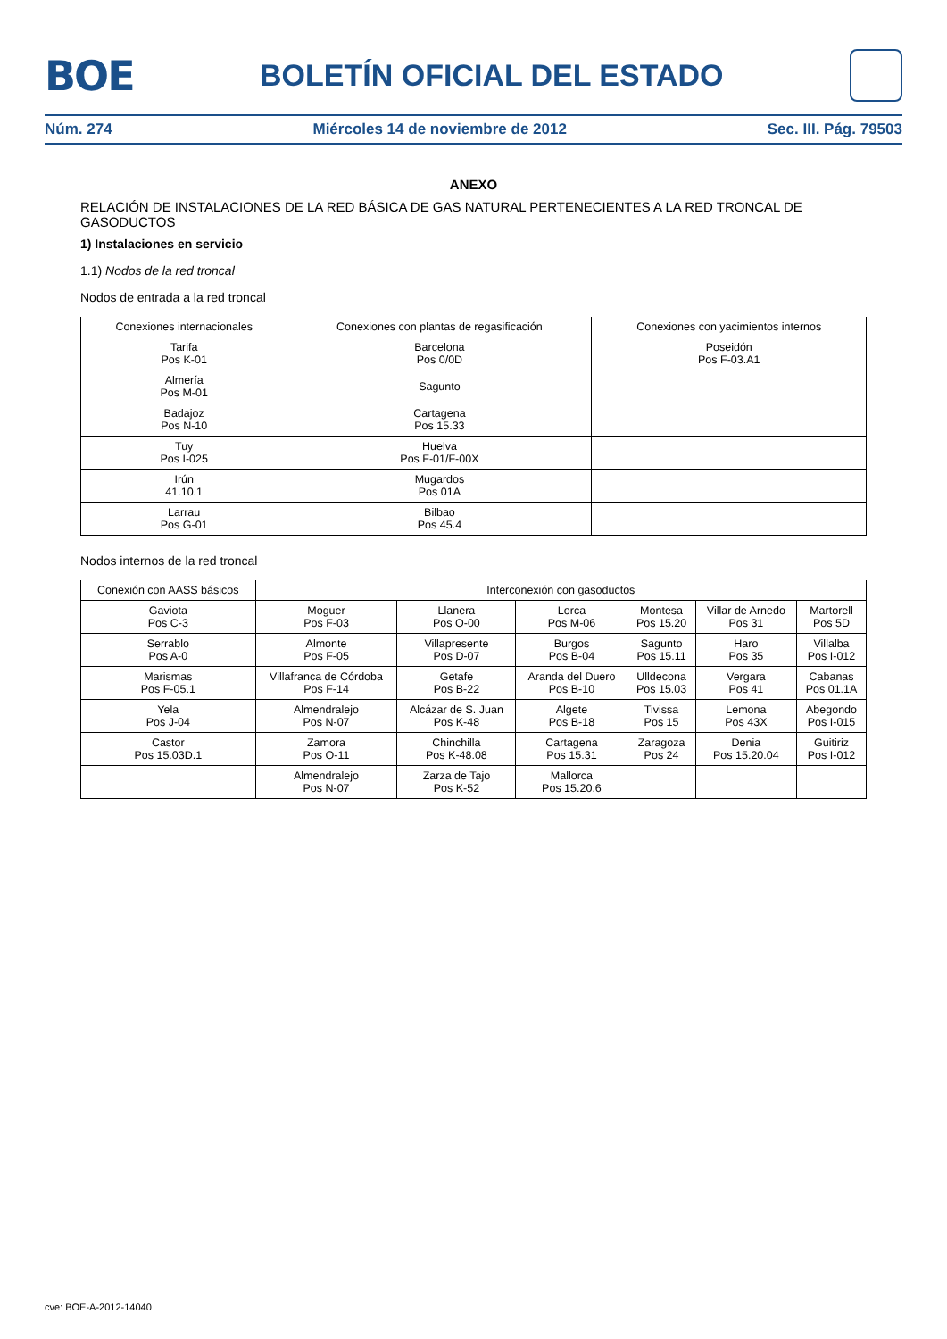BOE
BOLETÍN OFICIAL DEL ESTADO
Núm. 274 Miércoles 14 de noviembre de 2012 Sec. III. Pág. 79503
ANEXO
RELACIÓN DE INSTALACIONES DE LA RED BÁSICA DE GAS NATURAL PERTENECIENTES A LA RED TRONCAL DE GASODUCTOS
1) Instalaciones en servicio
1.1) Nodos de la red troncal
Nodos de entrada a la red troncal
| Conexiones internacionales | Conexiones con plantas de regasificación | Conexiones con yacimientos internos |
| --- | --- | --- |
| Tarifa Pos K-01 | Barcelona Pos 0/0D | Poseidón Pos F-03.A1 |
| Almería Pos M-01 | Sagunto | |
| Badajoz Pos N-10 | Cartagena Pos 15.33 | |
| Tuy Pos I-025 | Huelva Pos F-01/F-00X | |
| Irún 41.10.1 | Mugardos Pos 01A | |
| Larrau Pos G-01 | Bilbao Pos 45.4 | |
Nodos internos de la red troncal
| Conexión con AASS básicos | Interconexión con gasoductos | | | | | |
| --- | --- | --- | --- | --- | --- | --- |
| Gaviota Pos C-3 | Moguer Pos F-03 | Llanera Pos O-00 | Lorca Pos M-06 | Montesa Pos 15.20 | Villar de Arnedo Pos 31 | Martorell Pos 5D |
| Serrablo Pos A-0 | Almonte Pos F-05 | Villapresente Pos D-07 | Burgos Pos B-04 | Sagunto Pos 15.11 | Haro Pos 35 | Villalba Pos I-012 |
| Marismas Pos F-05.1 | Villafranca de Córdoba Pos F-14 | Getafe Pos B-22 | Aranda del Duero Pos B-10 | Ulldecona Pos 15.03 | Vergara Pos 41 | Cabanas Pos 01.1A |
| Yela Pos J-04 | Almendralejo Pos N-07 | Alcázar de S. Juan Pos K-48 | Algete Pos B-18 | Tivissa Pos 15 | Lemona Pos 43X | Abegondo Pos I-015 |
| Castor Pos 15.03D.1 | Zamora Pos O-11 | Chinchilla Pos K-48.08 | Cartagena Pos 15.31 | Zaragoza Pos 24 | Denia Pos 15.20.04 | Guitiriz Pos I-012 |
| | Almendralejo Pos N-07 | Zarza de Tajo Pos K-52 | Mallorca Pos 15.20.6 | | | |
cve: BOE-A-2012-14040